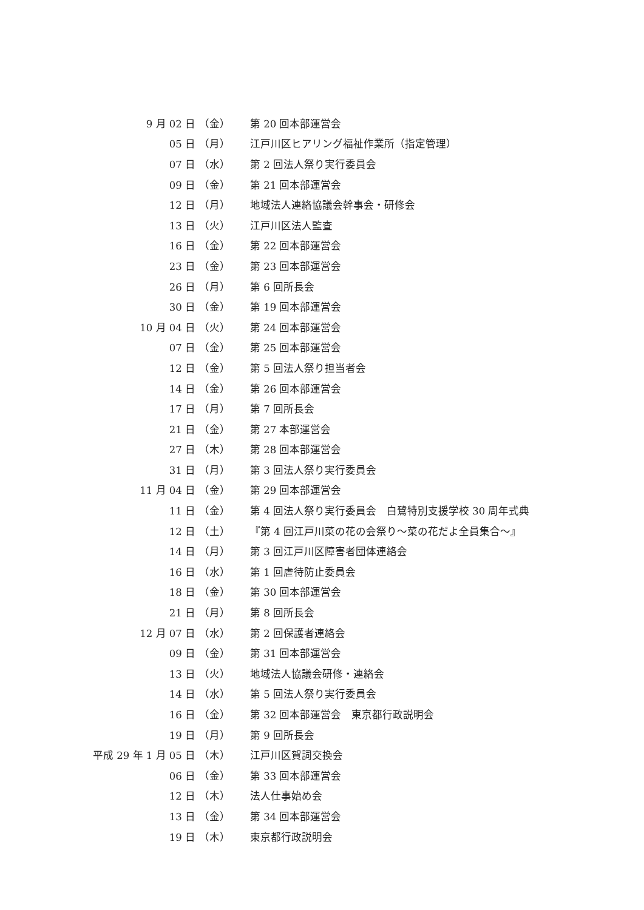9 月 02 日 （金） 第 20 回本部運営会
05 日 （月） 江戸川区ヒアリング福祉作業所（指定管理）
07 日 （水） 第 2 回法人祭り実行委員会
09 日 （金） 第 21 回本部運営会
12 日 （月） 地域法人連絡協議会幹事会・研修会
13 日 （火） 江戸川区法人監査
16 日 （金） 第 22 回本部運営会
23 日 （金） 第 23 回本部運営会
26 日 （月） 第 6 回所長会
30 日 （金） 第 19 回本部運営会
10 月 04 日 （火） 第 24 回本部運営会
07 日 （金） 第 25 回本部運営会
12 日 （金） 第 5 回法人祭り担当者会
14 日 （金） 第 26 回本部運営会
17 日 （月） 第 7 回所長会
21 日 （金） 第 27 本部運営会
27 日 （木） 第 28 回本部運営会
31 日 （月） 第 3 回法人祭り実行委員会
11 月 04 日 （金） 第 29 回本部運営会
11 日 （金） 第 4 回法人祭り実行委員会　白鷺特別支援学校 30 周年式典
12 日 （土） 『第 4 回江戸川菜の花の会祭り～菜の花だよ全員集合～』
14 日 （月） 第 3 回江戸川区障害者団体連絡会
16 日 （水） 第 1 回虐待防止委員会
18 日 （金） 第 30 回本部運営会
21 日 （月） 第 8 回所長会
12 月 07 日 （水） 第 2 回保護者連絡会
09 日 （金） 第 31 回本部運営会
13 日 （火） 地域法人協議会研修・連絡会
14 日 （水） 第 5 回法人祭り実行委員会
16 日 （金） 第 32 回本部運営会　東京都行政説明会
19 日 （月） 第 9 回所長会
平成 29 年 1 月 05 日 （木） 江戸川区賀詞交換会
06 日 （金） 第 33 回本部運営会
12 日 （木） 法人仕事始め会
13 日 （金） 第 34 回本部運営会
19 日 （木） 東京都行政説明会